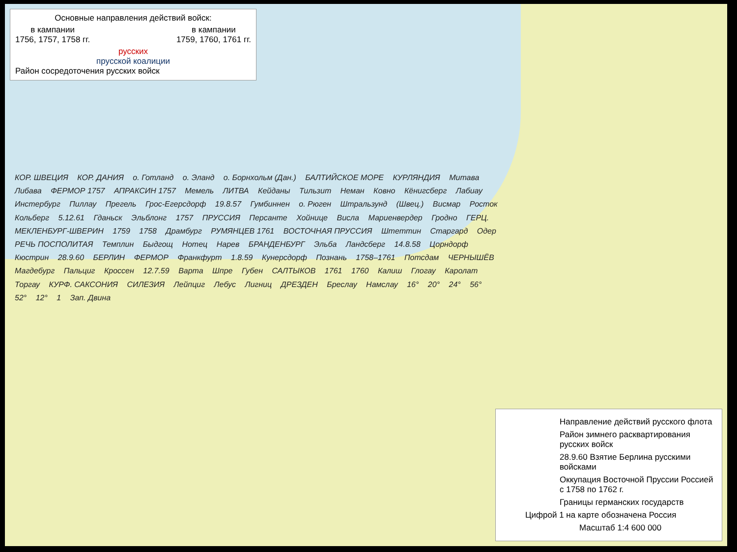Основные направления действий войск:
в кампании
1756, 1757, 1758 гг. в кампании
1759, 1760, 1761 гг.
русских
прусской коалиции
Район сосредоточения русских войск
КОР. ШВЕЦИЯ КОР. ДАНИЯ о. Готланд о. Эланд о. Борнхольм (Дан.) БАЛТИЙСКОЕ МОРЕ КУРЛЯНДИЯ Митава Либава ФЕРМОР 1757 АПРАКСИН 1757 Мемель ЛИТВА Кейданы Тильзит Неман Ковно Кёнигсберг Лабиау Инстербург Пиллау Прегель Грос-Егерсдорф 19.8.57 Гумбиннен о. Рюген Штральзунд (Швец.) Висмар Росток Кольберг 5.12.61 Гданьск Эльблонг 1757 ПРУССИЯ Персанте Хойнице Висла Мариенвердер Гродно ГЕРЦ. МЕКЛЕНБУРГ-ШВЕРИН 1759 1758 Драмбург РУМЯНЦЕВ 1761 ВОСТОЧНАЯ ПРУССИЯ Штеттин Старгард Одер РЕЧЬ ПОСПОЛИТАЯ Темплин Быдгощ Нотец Нарев БРАНДЕНБУРГ Эльба Ландсберг 14.8.58 Цорндорф Кюстрин 28.9.60 БЕРЛИН ФЕРМОР Франкфурт 1.8.59 Кунерсдорф Познань 1758–1761 Потсдам ЧЕРНЫШЁВ Магдебург Пальциг Кроссен 12.7.59 Варта Шпре Губен САЛТЫКОВ 1761 1760 Калиш Глогау Каролат Торгау КУРФ. САКСОНИЯ СИЛЕЗИЯ Лейпциг Лебус Лигниц ДРЕЗДЕН Бреслау Намслау 16° 20° 24° 56° 52° 12° 1 Зап. Двина
Направление действий русского флота
Район зимнего расквартирования русских войск
28.9.60 Взятие Берлина русскими войсками
Оккупация Восточной Пруссии Россией с 1758 по 1762 г.
Границы германских государств
Цифрой 1 на карте обозначена Россия
Масштаб 1:4 600 000